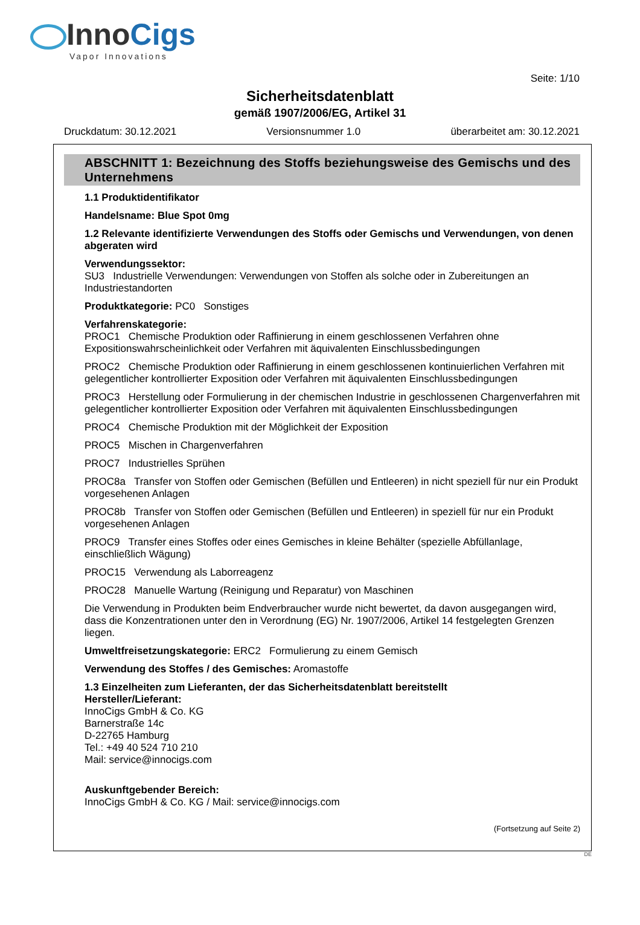InnoCigs
Vapor Innovations
Seite: 1/10
Sicherheitsdatenblatt
gemäß 1907/2006/EG, Artikel 31
Druckdatum: 30.12.2021 Versionsnummer 1.0 überarbeitet am: 30.12.2021
ABSCHNITT 1: Bezeichnung des Stoffs beziehungsweise des Gemischs und des Unternehmens
1.1 Produktidentifikator
Handelsname: Blue Spot 0mg
1.2 Relevante identifizierte Verwendungen des Stoffs oder Gemischs und Verwendungen, von denen abgeraten wird
Verwendungssektor:
SU3 Industrielle Verwendungen: Verwendungen von Stoffen als solche oder in Zubereitungen an Industriestandorten
Produktkategorie: PC0 Sonstiges
Verfahrenskategorie:
PROC1 Chemische Produktion oder Raffinierung in einem geschlossenen Verfahren ohne Expositionswahrscheinlichkeit oder Verfahren mit äquivalenten Einschlussbedingungen
PROC2 Chemische Produktion oder Raffinierung in einem geschlossenen kontinuierlichen Verfahren mit gelegentlicher kontrollierter Exposition oder Verfahren mit äquivalenten Einschlussbedingungen
PROC3 Herstellung oder Formulierung in der chemischen Industrie in geschlossenen Chargenverfahren mit gelegentlicher kontrollierter Exposition oder Verfahren mit äquivalenten Einschlussbedingungen
PROC4 Chemische Produktion mit der Möglichkeit der Exposition
PROC5 Mischen in Chargenverfahren
PROC7 Industrielles Sprühen
PROC8a Transfer von Stoffen oder Gemischen (Befüllen und Entleeren) in nicht speziell für nur ein Produkt vorgesehenen Anlagen
PROC8b Transfer von Stoffen oder Gemischen (Befüllen und Entleeren) in speziell für nur ein Produkt vorgesehenen Anlagen
PROC9 Transfer eines Stoffes oder eines Gemisches in kleine Behälter (spezielle Abfüllanlage, einschließlich Wägung)
PROC15 Verwendung als Laborreagenz
PROC28 Manuelle Wartung (Reinigung und Reparatur) von Maschinen
Die Verwendung in Produkten beim Endverbraucher wurde nicht bewertet, da davon ausgegangen wird, dass die Konzentrationen unter den in Verordnung (EG) Nr. 1907/2006, Artikel 14 festgelegten Grenzen liegen.
Umweltfreisetzungskategorie: ERC2 Formulierung zu einem Gemisch
Verwendung des Stoffes / des Gemisches: Aromastoffe
1.3 Einzelheiten zum Lieferanten, der das Sicherheitsdatenblatt bereitstellt
Hersteller/Lieferant:
InnoCigs GmbH & Co. KG
Barnerstraße 14c
D-22765 Hamburg
Tel.: +49 40 524 710 210
Mail: service@innocigs.com
Auskunftgebender Bereich:
InnoCigs GmbH & Co. KG / Mail: service@innocigs.com
(Fortsetzung auf Seite 2)
DE